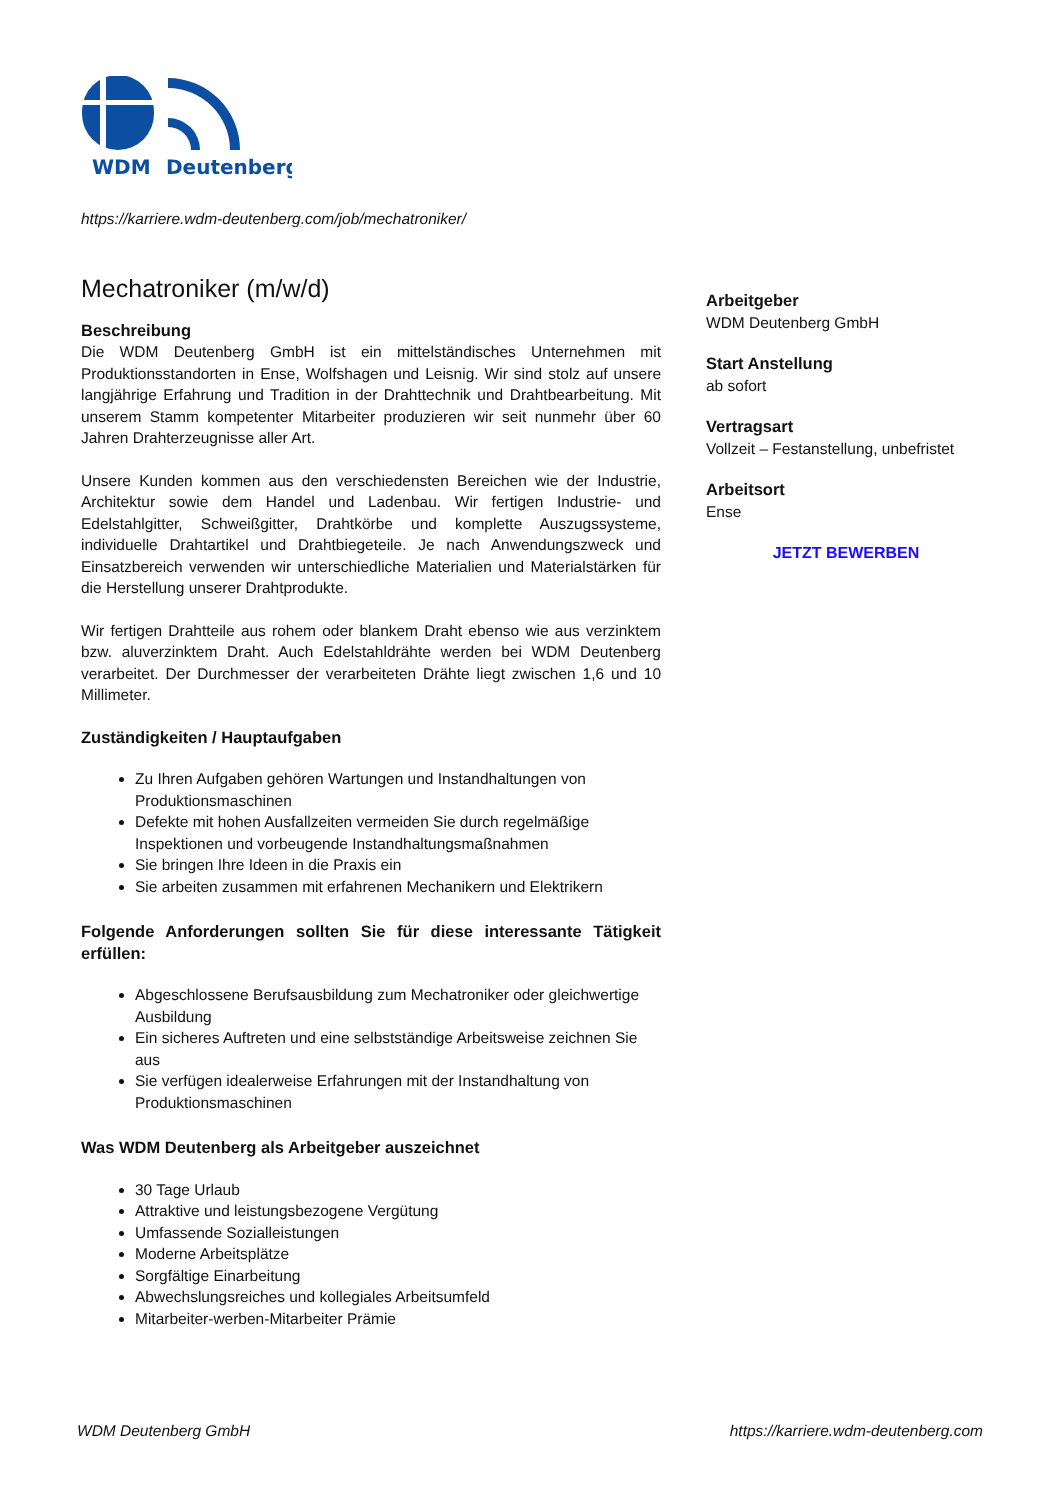WDM
Deutenberg
https://karriere.wdm-deutenberg.com/job/mechatroniker/
Mechatroniker (m/w/d)
Beschreibung
Die WDM Deutenberg GmbH ist ein mittelständisches Unternehmen mit Produktionsstandorten in Ense, Wolfshagen und Leisnig. Wir sind stolz auf unsere langjährige Erfahrung und Tradition in der Drahttechnik und Drahtbearbeitung. Mit unserem Stamm kompetenter Mitarbeiter produzieren wir seit nunmehr über 60 Jahren Drahterzeugnisse aller Art.
Unsere Kunden kommen aus den verschiedensten Bereichen wie der Industrie, Architektur sowie dem Handel und Ladenbau. Wir fertigen Industrie- und Edelstahlgitter, Schweißgitter, Drahtkörbe und komplette Auszugssysteme, individuelle Drahtartikel und Drahtbiegeteile. Je nach Anwendungszweck und Einsatzbereich verwenden wir unterschiedliche Materialien und Materialstärken für die Herstellung unserer Drahtprodukte.
Wir fertigen Drahtteile aus rohem oder blankem Draht ebenso wie aus verzinktem bzw. aluverzinktem Draht. Auch Edelstahldrähte werden bei WDM Deutenberg verarbeitet. Der Durchmesser der verarbeiteten Drähte liegt zwischen 1,6 und 10 Millimeter.
Zuständigkeiten / Hauptaufgaben
Zu Ihren Aufgaben gehören Wartungen und Instandhaltungen von Produktionsmaschinen
Defekte mit hohen Ausfallzeiten vermeiden Sie durch regelmäßige Inspektionen und vorbeugende Instandhaltungsmaßnahmen
Sie bringen Ihre Ideen in die Praxis ein
Sie arbeiten zusammen mit erfahrenen Mechanikern und Elektrikern
Folgende Anforderungen sollten Sie für diese interessante Tätigkeit erfüllen:
Abgeschlossene Berufsausbildung zum Mechatroniker oder gleichwertige Ausbildung
Ein sicheres Auftreten und eine selbstständige Arbeitsweise zeichnen Sie aus
Sie verfügen idealerweise Erfahrungen mit der Instandhaltung von Produktionsmaschinen
Was WDM Deutenberg als Arbeitgeber auszeichnet
30 Tage Urlaub
Attraktive und leistungsbezogene Vergütung
Umfassende Sozialleistungen
Moderne Arbeitsplätze
Sorgfältige Einarbeitung
Abwechslungsreiches und kollegiales Arbeitsumfeld
Mitarbeiter-werben-Mitarbeiter Prämie
Arbeitgeber
WDM Deutenberg GmbH
Start Anstellung
ab sofort
Vertragsart
Vollzeit – Festanstellung, unbefristet
Arbeitsort
Ense
JETZT BEWERBEN
WDM Deutenberg GmbH https://karriere.wdm-deutenberg.com